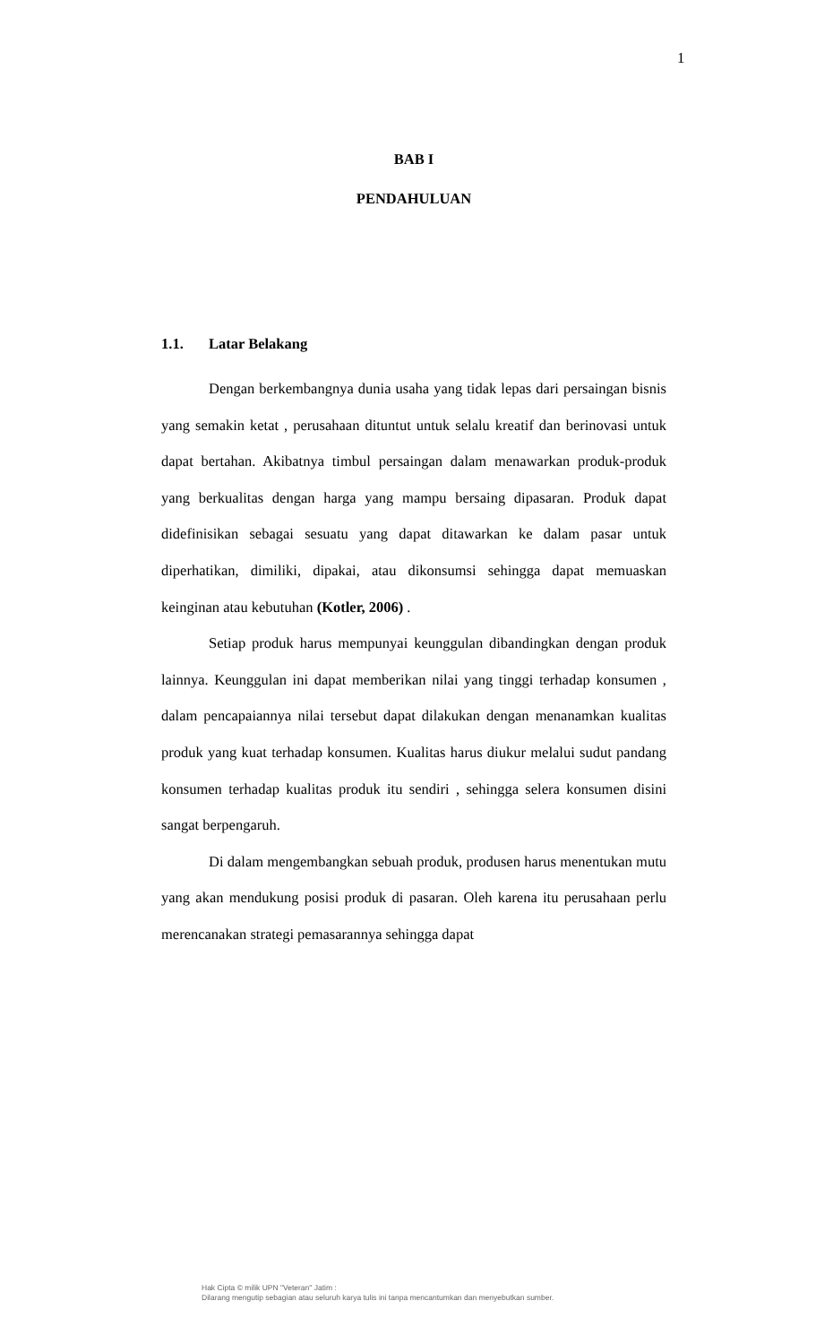1
BAB I
PENDAHULUAN
1.1. Latar Belakang
Dengan berkembangnya dunia usaha yang tidak lepas dari persaingan bisnis yang semakin ketat , perusahaan dituntut untuk selalu kreatif dan berinovasi untuk dapat bertahan. Akibatnya timbul persaingan dalam menawarkan produk-produk yang berkualitas dengan harga yang mampu bersaing dipasaran. Produk dapat didefinisikan sebagai sesuatu yang dapat ditawarkan ke dalam pasar untuk diperhatikan, dimiliki, dipakai, atau dikonsumsi sehingga dapat memuaskan keinginan atau kebutuhan (Kotler, 2006) .
Setiap produk harus mempunyai keunggulan dibandingkan dengan produk lainnya. Keunggulan ini dapat memberikan nilai yang tinggi terhadap konsumen , dalam pencapaiannya nilai tersebut dapat dilakukan dengan menanamkan kualitas produk yang kuat terhadap konsumen. Kualitas harus diukur melalui sudut pandang konsumen terhadap kualitas produk itu sendiri , sehingga selera konsumen disini sangat berpengaruh.
Di dalam mengembangkan sebuah produk, produsen harus menentukan mutu yang akan mendukung posisi produk di pasaran. Oleh karena itu perusahaan perlu merencanakan strategi pemasarannya sehingga dapat
Hak Cipta © milik UPN "Veteran" Jatim :
Dilarang mengutip sebagian atau seluruh karya tulis ini tanpa mencantumkan dan menyebutkan sumber.